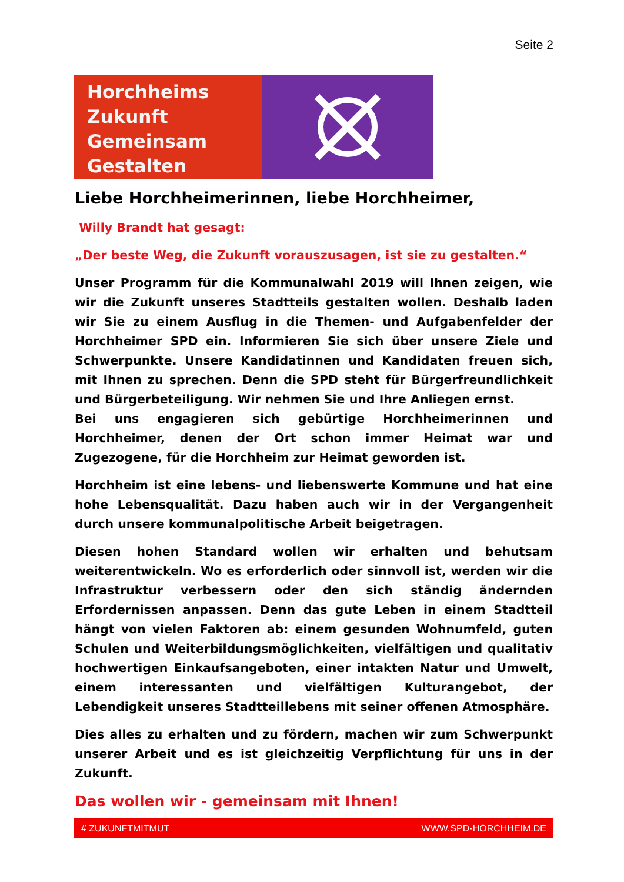Seite 2
Horchheims
Zukunft
Gemeinsam
Gestalten
Liebe Horchheimerinnen, liebe Horchheimer,
Willy Brandt hat gesagt:
„Der beste Weg, die Zukunft vorauszusagen, ist sie zu gestalten.“
Unser Programm für die Kommunalwahl 2019 will Ihnen zeigen, wie wir die Zukunft unseres Stadtteils gestalten wollen. Deshalb laden wir Sie zu einem Ausflug in die Themen- und Aufgabenfelder der Horchheimer SPD ein. Informieren Sie sich über unsere Ziele und Schwerpunkte. Unsere Kandidatinnen und Kandidaten freuen sich, mit Ihnen zu sprechen. Denn die SPD steht für Bürgerfreundlichkeit und Bürgerbeteiligung. Wir nehmen Sie und Ihre Anliegen ernst.
Bei uns engagieren sich gebürtige Horchheimerinnen und Horchheimer, denen der Ort schon immer Heimat war und Zugezogene, für die Horchheim zur Heimat geworden ist.
Horchheim ist eine lebens- und liebenswerte Kommune und hat eine hohe Lebensqualität. Dazu haben auch wir in der Vergangenheit durch unsere kommunalpolitische Arbeit beigetragen.
Diesen hohen Standard wollen wir erhalten und behutsam weiterentwickeln. Wo es erforderlich oder sinnvoll ist, werden wir die Infrastruktur verbessern oder den sich ständig ändernden Erfordernissen anpassen. Denn das gute Leben in einem Stadtteil hängt von vielen Faktoren ab: einem gesunden Wohnumfeld, guten Schulen und Weiterbildungsmöglichkeiten, vielfältigen und qualitativ hochwertigen Einkaufsangeboten, einer intakten Natur und Umwelt, einem interessanten und vielfältigen Kulturangebot, der Lebendigkeit unseres Stadtteillebens mit seiner offenen Atmosphäre.
Dies alles zu erhalten und zu fördern, machen wir zum Schwerpunkt unserer Arbeit und es ist gleichzeitig Verpflichtung für uns in der Zukunft.
Das wollen wir - gemeinsam mit Ihnen!
# ZUKUNFTMITMUT WWW.SPD-HORCHHEIM.DE